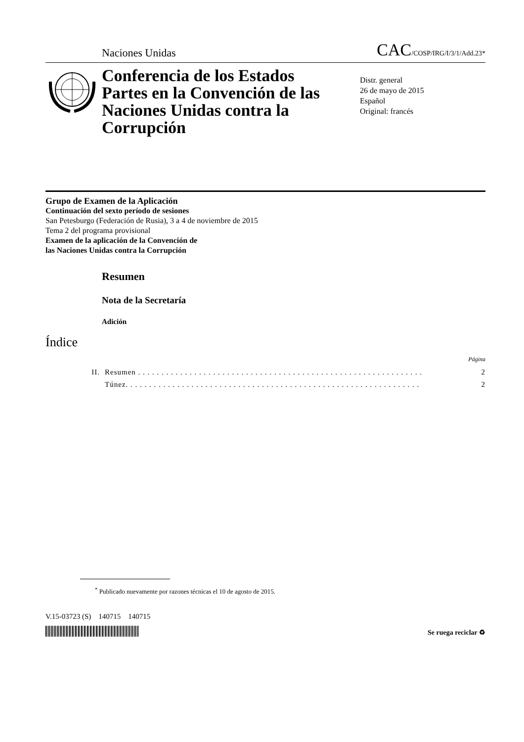Naciones Unidas CAC/COSP/IRG/I/3/1/Add.23*
Conferencia de los Estados Partes en la Convención de las Naciones Unidas contra la Corrupción
Distr. general
26 de mayo de 2015
Español
Original: francés
Grupo de Examen de la Aplicación
Continuación del sexto período de sesiones
San Petesburgo (Federación de Rusia), 3 a 4 de noviembre de 2015
Tema 2 del programa provisional
Examen de la aplicación de la Convención de
las Naciones Unidas contra la Corrupción
Resumen
Nota de la Secretaría
Adición
Índice
Página
| II. | Resumen . . . . . . . . . . . . . . . . . . . . . . . . . . . . . . . . . . . . . . . . . . . . . . . . . . . . . . . . . . . . . | 2 |
| | Túnez. . . . . . . . . . . . . . . . . . . . . . . . . . . . . . . . . . . . . . . . . . . . . . . . . . . . . . . . . . . . . . . | 2 |
<sup>*</sup> Publicado nuevamente por razones técnicas el 10 de agosto de 2015.
V.15-03723 (S) 140715 140715
Se ruega reciclar ♻